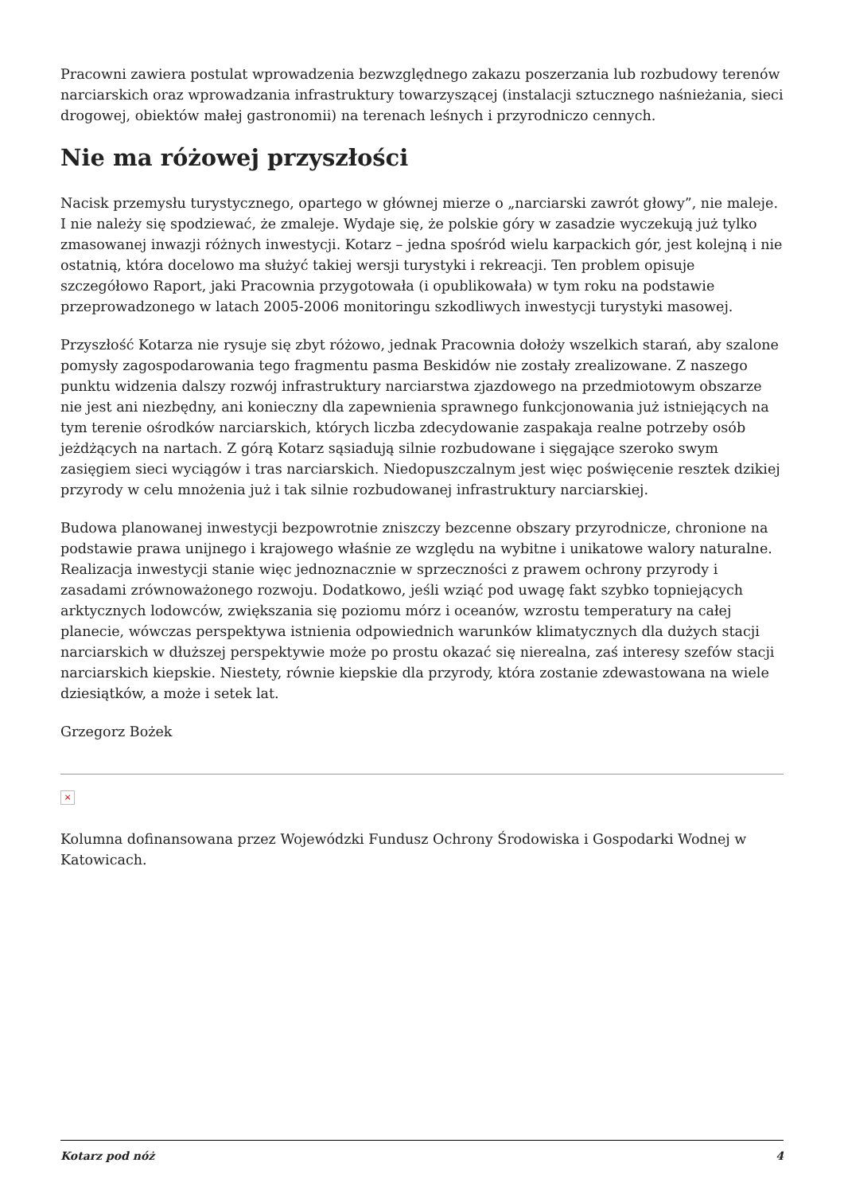Pracowni zawiera postulat wprowadzenia bezwzględnego zakazu poszerzania lub rozbudowy terenów narciarskich oraz wprowadzania infrastruktury towarzyszącej (instalacji sztucznego naśnieżania, sieci drogowej, obiektów małej gastronomii) na terenach leśnych i przyrodniczo cennych.
Nie ma różowej przyszłości
Nacisk przemysłu turystycznego, opartego w głównej mierze o „narciarski zawrót głowy”, nie maleje. I nie należy się spodziewać, że zmaleje. Wydaje się, że polskie góry w zasadzie wyczekują już tylko zmasowanej inwazji różnych inwestycji. Kotarz – jedna spośród wielu karpackich gór, jest kolejną i nie ostatnią, która docelowo ma służyć takiej wersji turystyki i rekreacji. Ten problem opisuje szczegółowo Raport, jaki Pracownia przygotowała (i opublikowała) w tym roku na podstawie przeprowadzonego w latach 2005-2006 monitoringu szkodliwych inwestycji turystyki masowej.
Przyszłość Kotarza nie rysuje się zbyt różowo, jednak Pracownia dołoży wszelkich starań, aby szalone pomysły zagospodarowania tego fragmentu pasma Beskidów nie zostały zrealizowane. Z naszego punktu widzenia dalszy rozwój infrastruktury narciarstwa zjazdowego na przedmiotowym obszarze nie jest ani niezbędny, ani konieczny dla zapewnienia sprawnego funkcjonowania już istniejących na tym terenie ośrodków narciarskich, których liczba zdecydowanie zaspakaja realne potrzeby osób jeżdżących na nartach. Z górą Kotarz sąsiadują silnie rozbudowane i sięgające szeroko swym zasięgiem sieci wyciągów i tras narciarskich. Niedopuszczalnym jest więc poświęcenie resztek dzikiej przyrody w celu mnożenia już i tak silnie rozbudowanej infrastruktury narciarskiej.
Budowa planowanej inwestycji bezpowrotnie zniszczy bezcenne obszary przyrodnicze, chronione na podstawie prawa unijnego i krajowego właśnie ze względu na wybitne i unikatowe walory naturalne. Realizacja inwestycji stanie więc jednoznacznie w sprzeczności z prawem ochrony przyrody i zasadami zrównoważonego rozwoju. Dodatkowo, jeśli wziąć pod uwagę fakt szybko topniejących arktycznych lodowców, zwiększania się poziomu mórz i oceanów, wzrostu temperatury na całej planecie, wówczas perspektywa istnienia odpowiednich warunków klimatycznych dla dużych stacji narciarskich w dłuższej perspektywie może po prostu okazać się nierealna, zaś interesy szefów stacji narciarskich kiepskie. Niestety, równie kiepskie dla przyrody, która zostanie zdewastowana na wiele dziesiątków, a może i setek lat.
Grzegorz Bożek
×
Kolumna dofinansowana przez Wojewódzki Fundusz Ochrony Środowiska i Gospodarki Wodnej w Katowicach.
Kotarz pod nóż 4